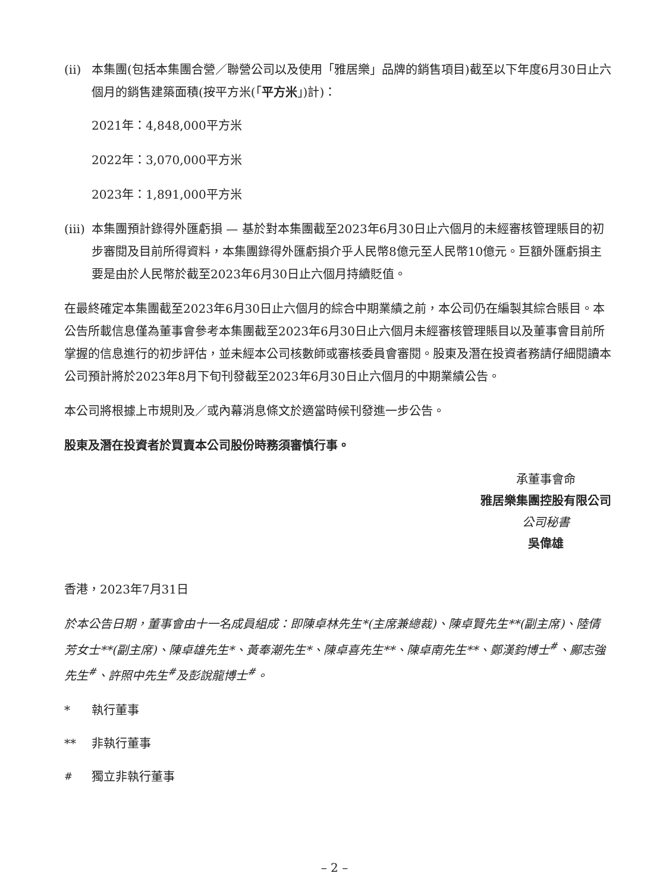(ii)
本集團(包括本集團合營／聯營公司以及使用「雅居樂」品牌的銷售項目)截至以下年度6月30日止六個月的銷售建築面積(按平方米(「平方米」)計)：
2021年：4,848,000平方米
2022年：3,070,000平方米
2023年：1,891,000平方米
(iii)
本集團預計錄得外匯虧損 — 基於對本集團截至2023年6月30日止六個月的未經審核管理賬目的初步審閱及目前所得資料，本集團錄得外匯虧損介乎人民幣8億元至人民幣10億元。巨額外匯虧損主要是由於人民幣於截至2023年6月30日止六個月持續貶值。
在最終確定本集團截至2023年6月30日止六個月的綜合中期業績之前，本公司仍在編製其綜合賬目。本公告所載信息僅為董事會參考本集團截至2023年6月30日止六個月未經審核管理賬目以及董事會目前所掌握的信息進行的初步評估，並未經本公司核數師或審核委員會審閱。股東及潛在投資者務請仔細閱讀本公司預計將於2023年8月下旬刊發截至2023年6月30日止六個月的中期業績公告。
本公司將根據上市規則及／或內幕消息條文於適當時候刊發進一步公告。
股東及潛在投資者於買賣本公司股份時務須審慎行事。
承董事會命
雅居樂集團控股有限公司
公司秘書
吳偉雄
香港，2023年7月31日
於本公告日期，董事會由十一名成員組成：即陳卓林先生*(主席兼總裁)、陳卓賢先生**(副主席)、陸倩芳女士**(副主席)、陳卓雄先生*、黃奉潮先生*、陳卓喜先生**、陳卓南先生**、鄭漢鈞博士<sup>#</sup>、鄺志強先生<sup>#</sup>、許照中先生<sup>#</sup>及彭說龍博士<sup>#</sup>。
* 執行董事
** 非執行董事
<sup>#</sup> 獨立非執行董事
– 2 –